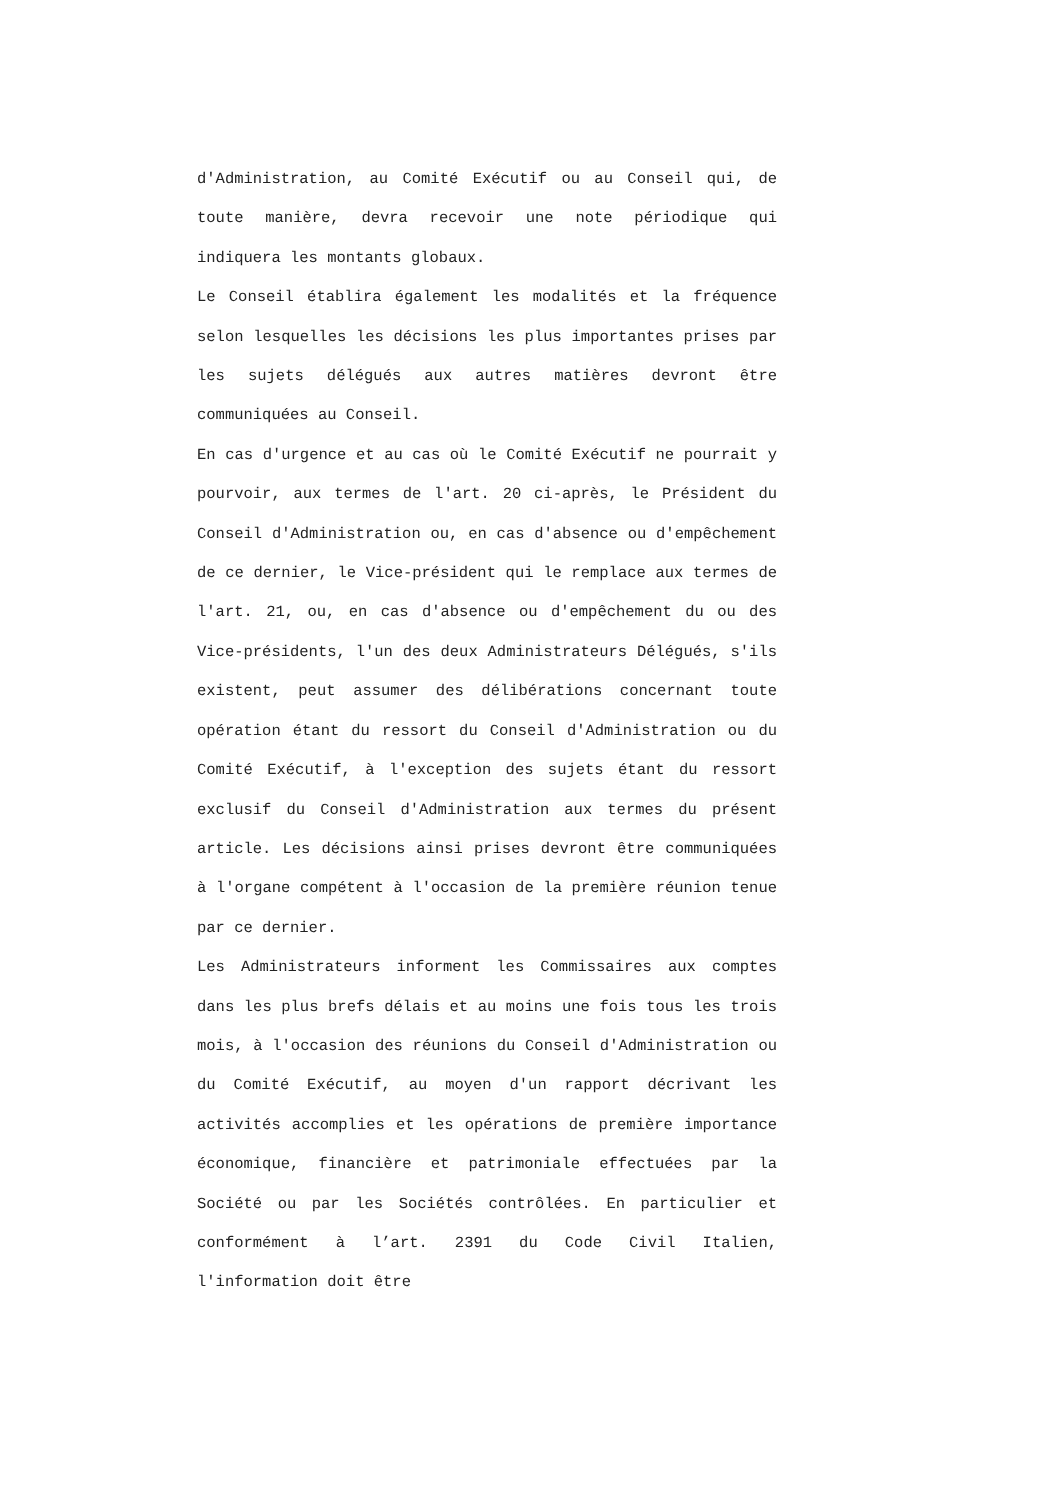d'Administration, au Comité Exécutif ou au Conseil qui, de toute manière, devra recevoir une note périodique qui indiquera les montants globaux.
Le Conseil établira également les modalités et la fréquence selon lesquelles les décisions les plus importantes prises par les sujets délégués aux autres matières devront être communiquées au Conseil.
En cas d'urgence et au cas où le Comité Exécutif ne pourrait y pourvoir, aux termes de l'art. 20 ci-après, le Président du Conseil d'Administration ou, en cas d'absence ou d'empêchement de ce dernier, le Vice-président qui le remplace aux termes de l'art. 21, ou, en cas d'absence ou d'empêchement du ou des Vice-présidents, l'un des deux Administrateurs Délégués, s'ils existent, peut assumer des délibérations concernant toute opération étant du ressort du Conseil d'Administration ou du Comité Exécutif, à l'exception des sujets étant du ressort exclusif du Conseil d'Administration aux termes du présent article. Les décisions ainsi prises devront être communiquées à l'organe compétent à l'occasion de la première réunion tenue par ce dernier.
Les Administrateurs informent les Commissaires aux comptes dans les plus brefs délais et au moins une fois tous les trois mois, à l'occasion des réunions du Conseil d'Administration ou du Comité Exécutif, au moyen d'un rapport décrivant les activités accomplies et les opérations de première importance économique, financière et patrimoniale effectuées par la Société ou par les Sociétés contrôlées. En particulier et conformément à l’art. 2391 du Code Civil Italien, l'information doit être